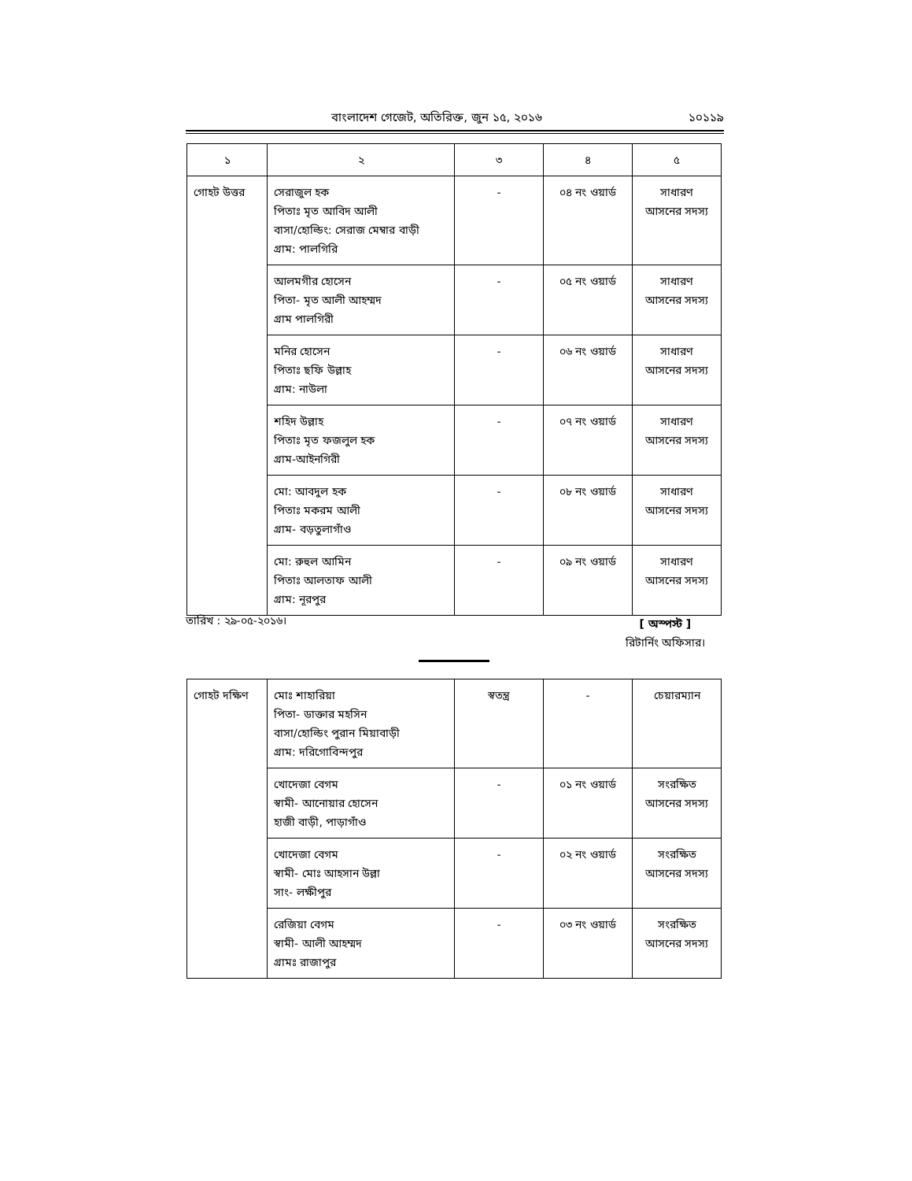বাংলাদেশ গেজেট, অতিরিক্ত, জুন ১৫, ২০১৬ ১০১১৯
| ১ | ২ | ৩ | ৪ | ৫ |
| গোহট উত্তর | সেরাজুল হক পিতাঃ মৃত আবিদ আলী বাসা/হোল্ডিং: সেরাজ মেম্বার বাড়ী গ্রাম: পালগিরি | - | ০৪ নং ওয়ার্ড | সাধারণ আসনের সদস্য |
| | আলমগীর হোসেন পিতা- মৃত আলী আহম্মদ গ্রাম পালগিরী | - | ০৫ নং ওয়ার্ড | সাধারণ আসনের সদস্য |
| | মনির হোসেন পিতাঃ ছফি উল্লাহ গ্রাম: নাউলা | - | ০৬ নং ওয়ার্ড | সাধারণ আসনের সদস্য |
| | শহিদ উল্লাহ পিতাঃ মৃত ফজলুল হক গ্রাম-আইনগিরী | - | ০৭ নং ওয়ার্ড | সাধারণ আসনের সদস্য |
| | মো: আবদুল হক পিতাঃ মকরম আলী গ্রাম- বড়তুলাগাঁও | - | ০৮ নং ওয়ার্ড | সাধারণ আসনের সদস্য |
| | মো: রুহুল আমিন পিতাঃ আলতাফ আলী গ্রাম: নূরপুর | - | ০৯ নং ওয়ার্ড | সাধারণ আসনের সদস্য |
তারিখ : ২৯-০৫-২০১৬।
[ অস্পস্ট ]
রিটার্নিং অফিসার।
| গোহট দক্ষিণ | মোঃ শাহারিয়া পিতা- ডাক্তার মহসিন বাসা/হোল্ডিং পুরান মিয়াবাড়ী গ্রাম: দরিগোবিন্দপুর | স্বতন্ত্র | - | চেয়ারম্যান |
| | খোদেজা বেগম স্বামী- আনোয়ার হোসেন হাজী বাড়ী, পাড়াগাঁও | - | ০১ নং ওয়ার্ড | সংরক্ষিত আসনের সদস্য |
| | খোদেজা বেগম স্বামী- মোঃ আহসান উল্লা সাং- লক্ষীপুর | - | ০২ নং ওয়ার্ড | সংরক্ষিত আসনের সদস্য |
| | রেজিয়া বেগম স্বামী- আলী আহম্মদ গ্রামঃ রাজাপুর | - | ০৩ নং ওয়ার্ড | সংরক্ষিত আসনের সদস্য |